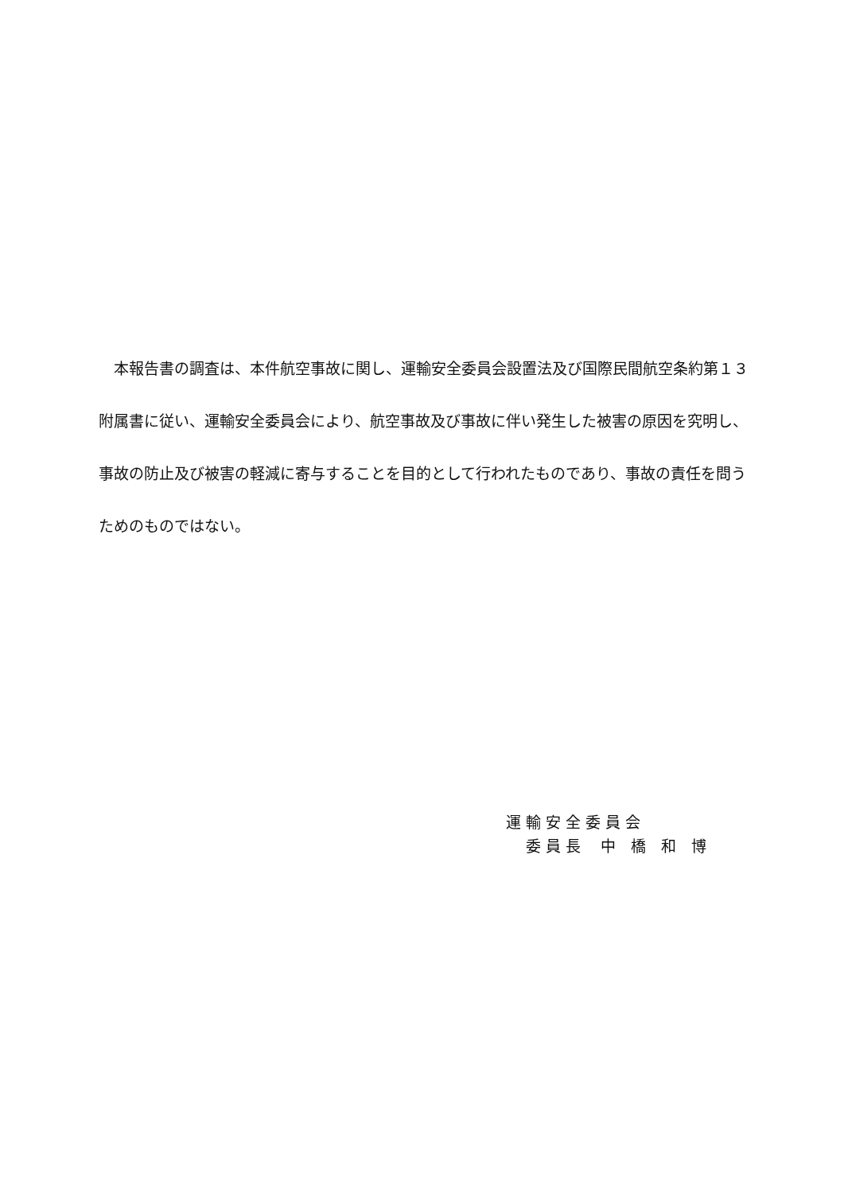本報告書の調査は、本件航空事故に関し、運輸安全委員会設置法及び国際民間航空条約第１３附属書に従い、運輸安全委員会により、航空事故及び事故に伴い発生した被害の原因を究明し、事故の防止及び被害の軽減に寄与することを目的として行われたものであり、事故の責任を問うためのものではない。
運 輸 安 全 委 員 会
　 委 員 長　 中　橋　和　博